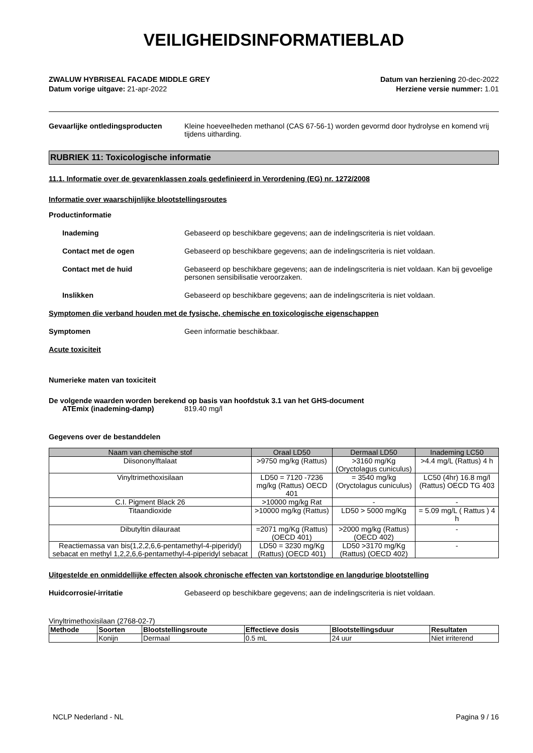VEILIGHEIDSINFORMATIEBLAD
ZWALUW HYBRISEAL FACADE MIDDLE GREY
Datum vorige uitgave: 21-apr-2022
Datum van herziening 20-dec-2022
Herziene versie nummer: 1.01
Gevaarlijke ontledingsproducten Kleine hoeveelheden methanol (CAS 67-56-1) worden gevormd door hydrolyse en komend vrij tijdens uitharding.
RUBRIEK 11: Toxicologische informatie
11.1. Informatie over de gevarenklassen zoals gedefinieerd in Verordening (EG) nr. 1272/2008
Informatie over waarschijnlijke blootstellingsroutes
Productinformatie
Inademing Gebaseerd op beschikbare gegevens; aan de indelingscriteria is niet voldaan.
Contact met de ogen Gebaseerd op beschikbare gegevens; aan de indelingscriteria is niet voldaan.
Contact met de huid Gebaseerd op beschikbare gegevens; aan de indelingscriteria is niet voldaan. Kan bij gevoelige personen sensibilisatie veroorzaken.
Inslikken Gebaseerd op beschikbare gegevens; aan de indelingscriteria is niet voldaan.
Symptomen die verband houden met de fysische, chemische en toxicologische eigenschappen
Symptomen Geen informatie beschikbaar.
Acute toxiciteit
Numerieke maten van toxiciteit
De volgende waarden worden berekend op basis van hoofdstuk 3.1 van het GHS-document
ATEmix (inademing-damp) 819.40 mg/l
Gegevens over de bestanddelen
| Naam van chemische stof | Oraal LD50 | Dermaal LD50 | Inademing LC50 |
| --- | --- | --- | --- |
| Diisononylftalaat | >9750 mg/kg (Rattus) | >3160 mg/Kg (Oryctolagus cuniculus) | >4.4 mg/L (Rattus) 4 h |
| Vinyltrimethoxisilaan | LD50 = 7120 -7236 mg/kg (Rattus) OECD 401 | = 3540 mg/kg (Oryctolagus cuniculus) | LC50 (4hr) 16.8 mg/l (Rattus) OECD TG 403 |
| C.I. Pigment Black 26 | >10000 mg/kg Rat | - | - |
| Titaandioxide | >10000 mg/kg (Rattus) | LD50 > 5000 mg/Kg | = 5.09 mg/L ( Rattus ) 4 h |
| Dibutyltin dilauraat | =2071 mg/Kg (Rattus) (OECD 401) | >2000 mg/kg (Rattus) (OECD 402) | - |
| Reactiemassa van bis(1,2,2,6,6-pentamethyl-4-piperidyl) sebacat en methyl 1,2,2,6,6-pentamethyl-4-piperidyl sebacat | LD50 = 3230 mg/Kg (Rattus) (OECD 401) | LD50 >3170 mg/Kg (Rattus) (OECD 402) | - |
Uitgestelde en onmiddellijke effecten alsook chronische effecten van kortstondige en langdurige blootstelling
Huidcorrosie/-irritatie Gebaseerd op beschikbare gegevens; aan de indelingscriteria is niet voldaan.
Vinyltrimethoxisilaan (2768-02-7)
| Methode | Soorten | Blootstellingsroute | Effectieve dosis | Blootstellingsduur | Resultaten |
| --- | --- | --- | --- | --- | --- |
| | Konijn | Dermaal | 0.5 mL | 24 uur | Niet irriterend |
NCLP Nederland - NL Pagina 9 / 16